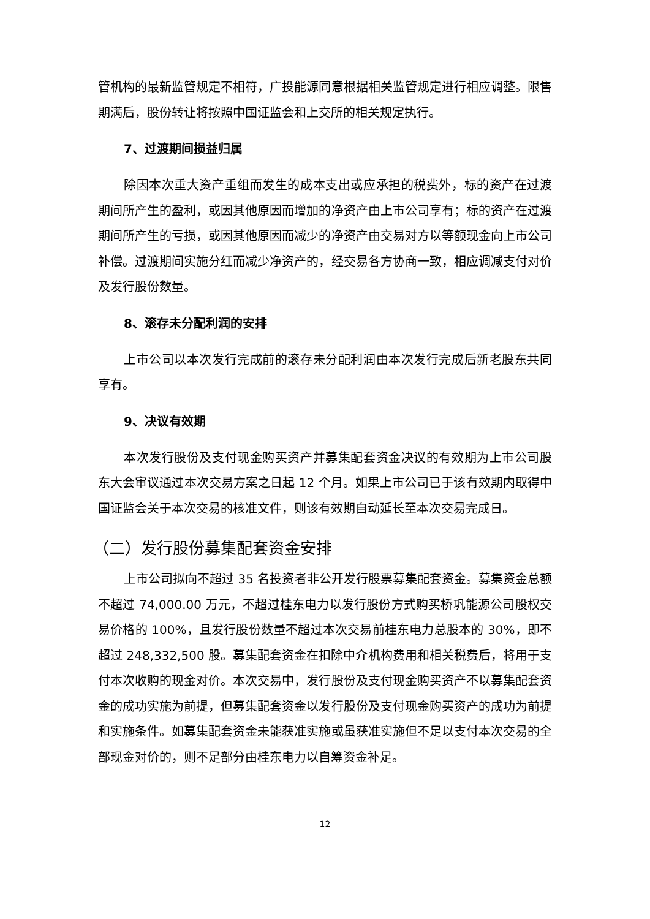管机构的最新监管规定不相符，广投能源同意根据相关监管规定进行相应调整。限售期满后，股份转让将按照中国证监会和上交所的相关规定执行。
7、过渡期间损益归属
除因本次重大资产重组而发生的成本支出或应承担的税费外，标的资产在过渡期间所产生的盈利，或因其他原因而增加的净资产由上市公司享有；标的资产在过渡期间所产生的亏损，或因其他原因而减少的净资产由交易对方以等额现金向上市公司补偿。过渡期间实施分红而减少净资产的，经交易各方协商一致，相应调减支付对价及发行股份数量。
8、滚存未分配利润的安排
上市公司以本次发行完成前的滚存未分配利润由本次发行完成后新老股东共同享有。
9、决议有效期
本次发行股份及支付现金购买资产并募集配套资金决议的有效期为上市公司股东大会审议通过本次交易方案之日起 12 个月。如果上市公司已于该有效期内取得中国证监会关于本次交易的核准文件，则该有效期自动延长至本次交易完成日。
（二）发行股份募集配套资金安排
上市公司拟向不超过 35 名投资者非公开发行股票募集配套资金。募集资金总额不超过 74,000.00 万元，不超过桂东电力以发行股份方式购买桥巩能源公司股权交易价格的 100%，且发行股份数量不超过本次交易前桂东电力总股本的 30%，即不超过 248,332,500 股。募集配套资金在扣除中介机构费用和相关税费后，将用于支付本次收购的现金对价。本次交易中，发行股份及支付现金购买资产不以募集配套资金的成功实施为前提，但募集配套资金以发行股份及支付现金购买资产的成功为前提和实施条件。如募集配套资金未能获准实施或虽获准实施但不足以支付本次交易的全部现金对价的，则不足部分由桂东电力以自筹资金补足。
12